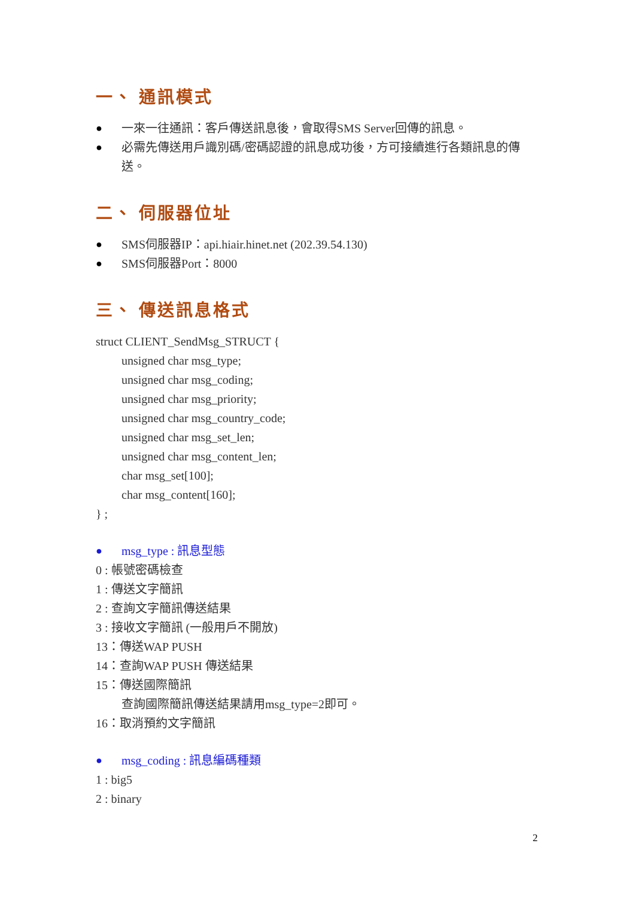一、 通訊模式
● 一來一往通訊：客戶傳送訊息後，會取得SMS Server回傳的訊息。
● 必需先傳送用戶識別碼/密碼認證的訊息成功後，方可接續進行各類訊息的傳送。
二、 伺服器位址
● SMS伺服器IP：api.hiair.hinet.net (202.39.54.130)
● SMS伺服器Port：8000
三、 傳送訊息格式
struct CLIENT_SendMsg_STRUCT {
unsigned char msg_type;
unsigned char msg_coding;
unsigned char msg_priority;
unsigned char msg_country_code;
unsigned char msg_set_len;
unsigned char msg_content_len;
char msg_set[100];
char msg_content[160];
} ;
● msg_type : 訊息型態
0 : 帳號密碼檢查
1 : 傳送文字簡訊
2 : 查詢文字簡訊傳送結果
3 : 接收文字簡訊 (一般用戶不開放)
13：傳送WAP PUSH
14：查詢WAP PUSH 傳送結果
15：傳送國際簡訊
查詢國際簡訊傳送結果請用msg_type=2即可。
16：取消預約文字簡訊
● msg_coding : 訊息編碼種類
1 : big5
2 : binary
2